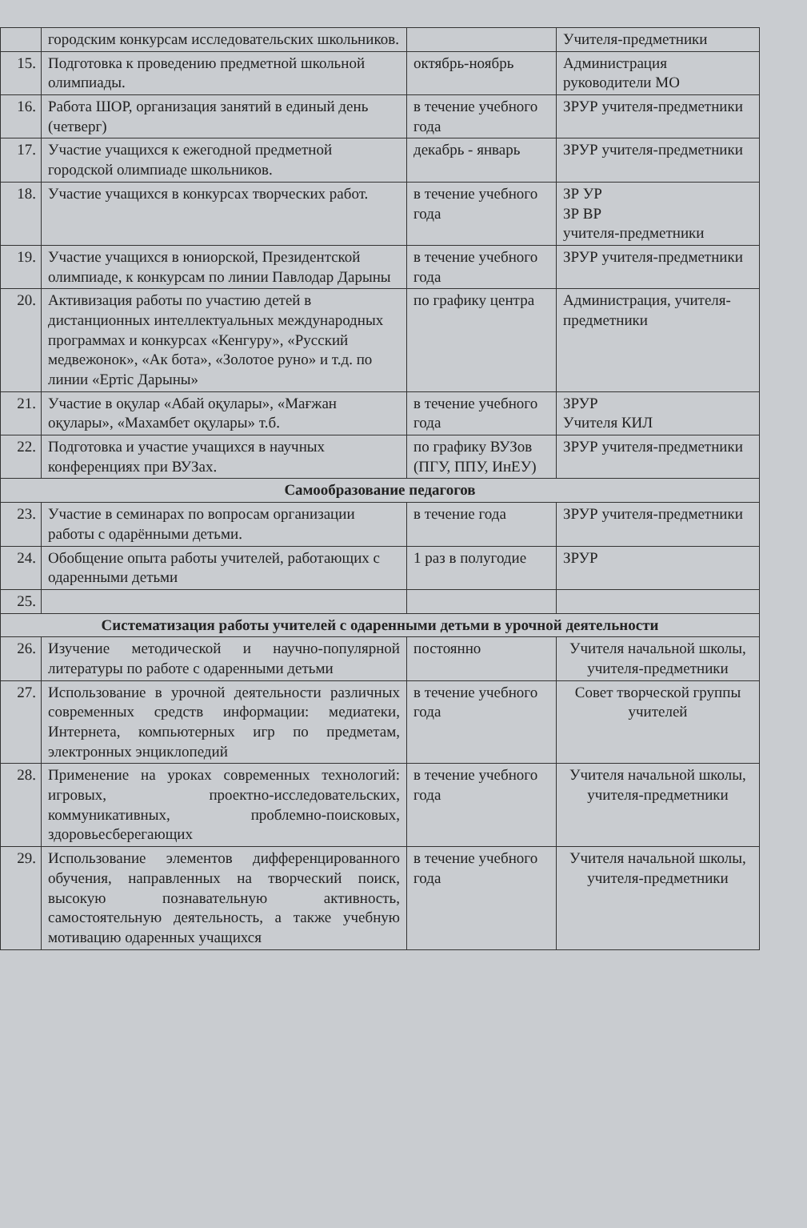| | городским конкурсам исследовательских школьников. | | Учителя-предметники |
| 15. | Подготовка к проведению предметной школьной олимпиады. | октябрь-ноябрь | Администрация руководители МО |
| 16. | Работа ШОР, организация занятий в единый день (четверг) | в течение учебного года | ЗРУР учителя-предметники |
| 17. | Участие учащихся к ежегодной предметной городской олимпиаде школьников. | декабрь - январь | ЗРУР учителя-предметники |
| 18. | Участие учащихся в конкурсах творческих работ. | в течение учебного года | ЗР УР ЗР ВР учителя-предметники |
| 19. | Участие учащихся в юниорской, Президентской олимпиаде, к конкурсам по линии Павлодар Дарыны | в течение учебного года | ЗРУР учителя-предметники |
| 20. | Активизация работы по участию детей в дистанционных интеллектуальных международных программах и конкурсах «Кенгуру», «Русский медвежонок», «Ак бота», «Золотое руно» и т.д. по линии «Ертіс Дарыны» | по графику центра | Администрация, учителя-предметники |
| 21. | Участие в оқулар «Абай оқулары», «Мағжан оқулары», «Махамбет оқулары» т.б. | в течение учебного года | ЗРУР Учителя КИЛ |
| 22. | Подготовка и участие учащихся в научных конференциях при ВУЗах. | по графику ВУЗов (ПГУ, ППУ, ИнЕУ) | ЗРУР учителя-предметники |
| Самообразование педагогов | | | |
| 23. | Участие в семинарах по вопросам организации работы с одарёнными детьми. | в течение года | ЗРУР учителя-предметники |
| 24. | Обобщение опыта работы учителей, работающих с одаренными детьми | 1 раз в полугодие | ЗРУР |
| 25. | | | |
| Систематизация работы учителей с одаренными детьми в урочной деятельности | | | |
| 26. | Изучение методической и научно-популярной литературы по работе с одаренными детьми | постоянно | Учителя начальной школы, учителя-предметники |
| 27. | Использование в урочной деятельности различных современных средств информации: медиатеки, Интернета, компьютерных игр по предметам, электронных энциклопедий | в течение учебного года | Совет творческой группы учителей |
| 28. | Применение на уроках современных технологий: игровых, проектно-исследовательских, коммуникативных, проблемно-поисковых, здоровьесберегающих | в течение учебного года | Учителя начальной школы, учителя-предметники |
| 29. | Использование элементов дифференцированного обучения, направленных на творческий поиск, высокую познавательную активность, самостоятельную деятельность, а также учебную мотивацию одаренных учащихся | в течение учебного года | Учителя начальной школы, учителя-предметники |